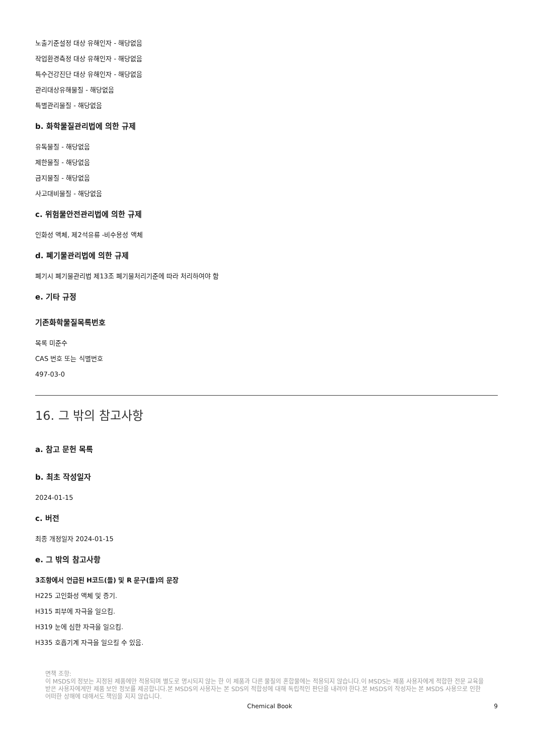노출기준설정 대상 유해인자 - 해당없음
작업환경측정 대상 유해인자 - 해당없음
특수건강진단 대상 유해인자 - 해당없음
관리대상유해물질 - 해당없음
특별관리물질 - 해당없음
b. 화학물질관리법에 의한 규제
유독물질 - 해당없음
제한물질 - 해당없음
금지물질 - 해당없음
사고대비물질 - 해당없음
c. 위험물안전관리법에 의한 규제
인화성 액체, 제2석유류 -비수용성 액체
d. 폐기물관리법에 의한 규제
폐기시 폐기물관리법 제13조 폐기물처리기준에 따라 처리하여야 함
e. 기타 규정
기존화학물질목록번호
목록 미준수
CAS 번호 또는 식별번호
497-03-0
16. 그 밖의 참고사항
a. 참고 문헌 목록
b. 최초 작성일자
2024-01-15
c. 버전
최종 개정일자 2024-01-15
e. 그 밖의 참고사항
3조항에서 언급된 H코드(들) 및 R 문구(들)의 문장
H225 고인화성 액체 및 증기.
H315 피부에 자극을 일으킴.
H319 눈에 심한 자극을 일으킴.
H335 호흡기계 자극을 일으킬 수 있음.
면책 조항:
이 MSDS의 정보는 지정된 제품에만 적용되며 별도로 명시되지 않는 한 이 제품과 다른 물질의 혼합물에는 적용되지 않습니다.이 MSDS는 제품 사용자에게 적합한 전문 교육을 받은 사용자에게만 제품 보안 정보를 제공합니다.본 MSDS의 사용자는 본 SDS의 적합성에 대해 독립적인 판단을 내려야 한다.본 MSDS의 작성자는 본 MSDS 사용으로 인한 어떠한 상해에 대해서도 책임을 지지 않습니다.
Chemical Book 9